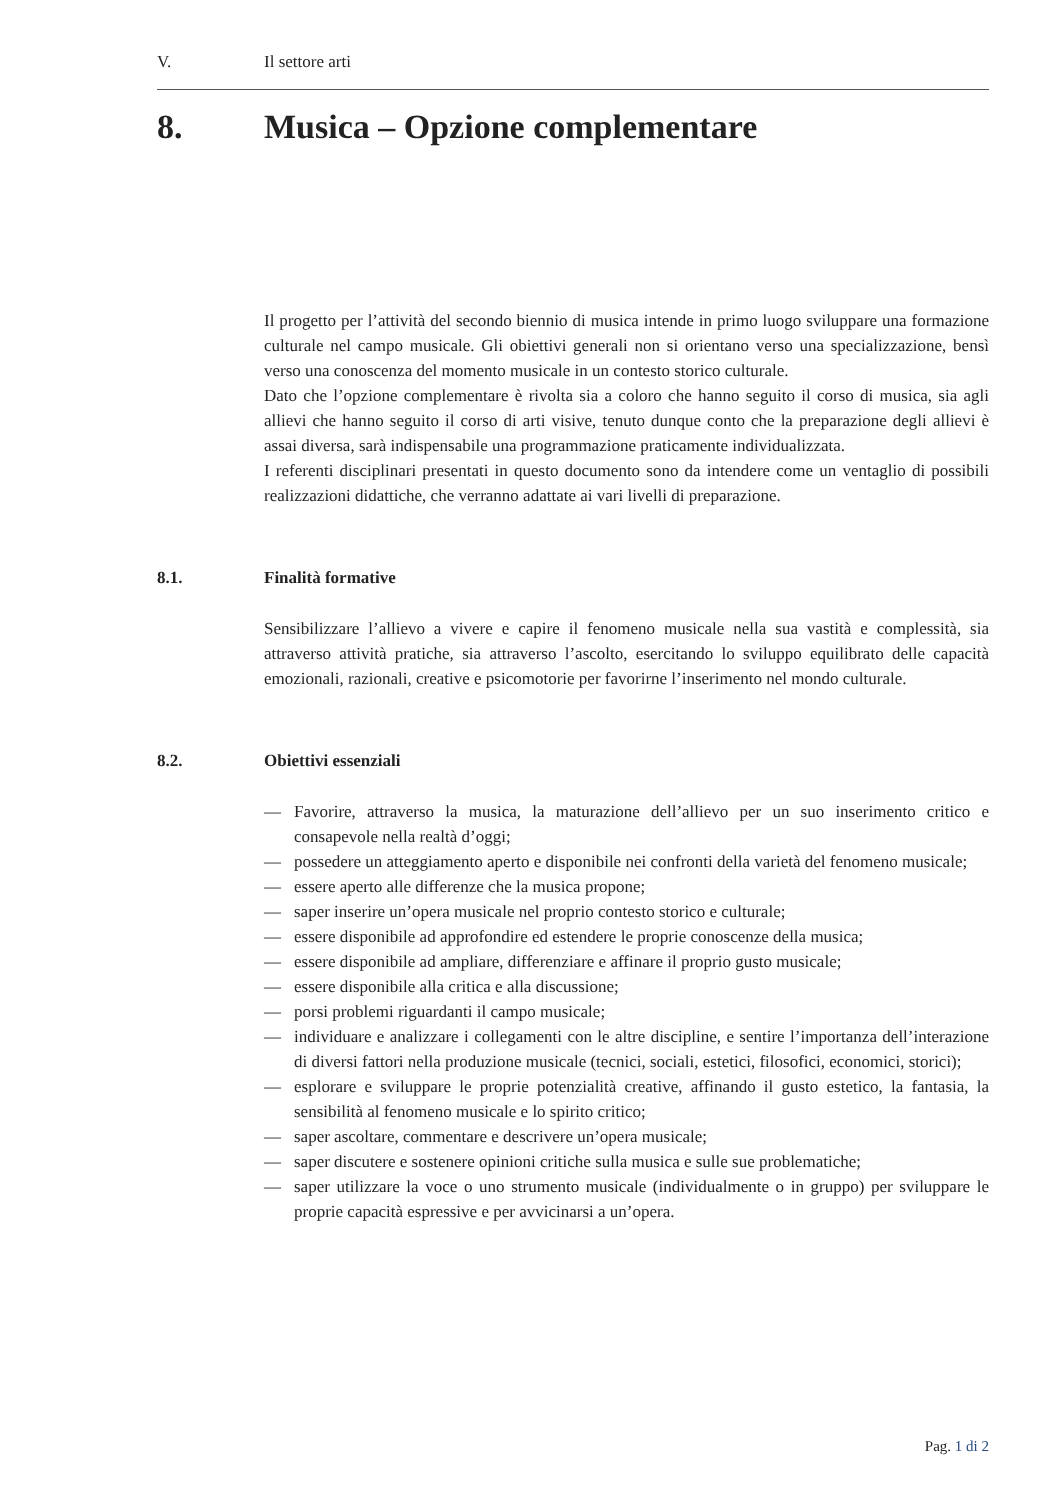V. Il settore arti
8. Musica – Opzione complementare
Il progetto per l’attività del secondo biennio di musica intende in primo luogo sviluppare una formazione culturale nel campo musicale. Gli obiettivi generali non si orientano verso una specializzazione, bensì verso una conoscenza del momento musicale in un contesto storico culturale.
Dato che l’opzione complementare è rivolta sia a coloro che hanno seguito il corso di musica, sia agli allievi che hanno seguito il corso di arti visive, tenuto dunque conto che la preparazione degli allievi è assai diversa, sarà indispensabile una programmazione praticamente individualizzata.
I referenti disciplinari presentati in questo documento sono da intendere come un ventaglio di possibili realizzazioni didattiche, che verranno adattate ai vari livelli di preparazione.
8.1. Finalità formative
Sensibilizzare l’allievo a vivere e capire il fenomeno musicale nella sua vastità e complessità, sia attraverso attività pratiche, sia attraverso l’ascolto, esercitando lo sviluppo equilibrato delle capacità emozionali, razionali, creative e psicomotorie per favorirne l’inserimento nel mondo culturale.
8.2. Obiettivi essenziali
— Favorire, attraverso la musica, la maturazione dell’allievo per un suo inserimento critico e consapevole nella realtà d’oggi;
— possedere un atteggiamento aperto e disponibile nei confronti della varietà del fenomeno musicale;
— essere aperto alle differenze che la musica propone;
— saper inserire un’opera musicale nel proprio contesto storico e culturale;
— essere disponibile ad approfondire ed estendere le proprie conoscenze della musica;
— essere disponibile ad ampliare, differenziare e affinare il proprio gusto musicale;
— essere disponibile alla critica e alla discussione;
— porsi problemi riguardanti il campo musicale;
— individuare e analizzare i collegamenti con le altre discipline, e sentire l’importanza dell’interazione di diversi fattori nella produzione musicale (tecnici, sociali, estetici, filosofici, economici, storici);
— esplorare e sviluppare le proprie potenzialità creative, affinando il gusto estetico, la fantasia, la sensibilità al fenomeno musicale e lo spirito critico;
— saper ascoltare, commentare e descrivere un’opera musicale;
— saper discutere e sostenere opinioni critiche sulla musica e sulle sue problematiche;
— saper utilizzare la voce o uno strumento musicale (individualmente o in gruppo) per sviluppare le proprie capacità espressive e per avvicinarsi a un’opera.
Pag. 1 di 2